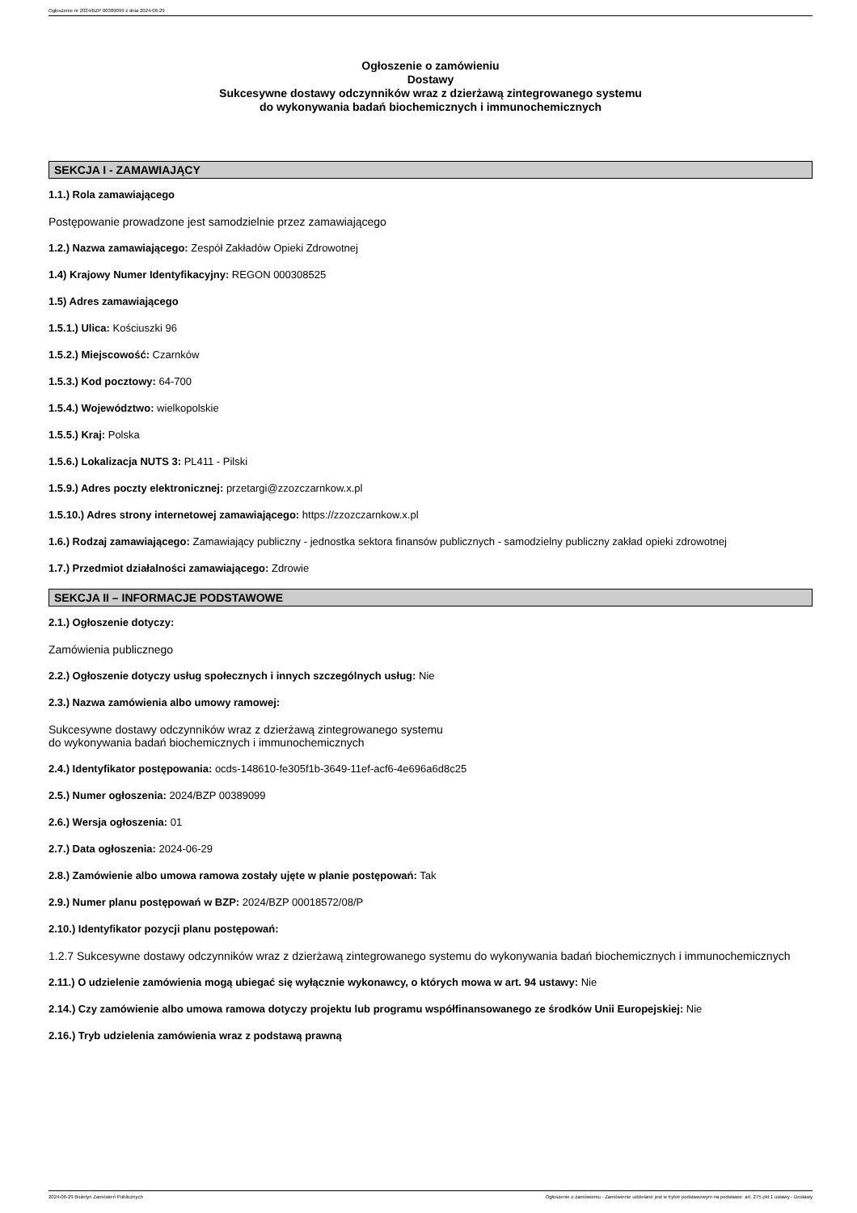Ogłoszenie nr 2024/BZP 00389099 z dnia 2024-06-29
Ogłoszenie o zamówieniu
Dostawy
Sukcesywne dostawy odczynników wraz z dzierżawą zintegrowanego systemu
do wykonywania badań biochemicznych i immunochemicznych
SEKCJA I - ZAMAWIAJĄCY
1.1.) Rola zamawiającego
Postępowanie prowadzone jest samodzielnie przez zamawiającego
1.2.) Nazwa zamawiającego: Zespół Zakładów Opieki Zdrowotnej
1.4) Krajowy Numer Identyfikacyjny: REGON 000308525
1.5) Adres zamawiającego
1.5.1.) Ulica: Kościuszki 96
1.5.2.) Miejscowość: Czarnków
1.5.3.) Kod pocztowy: 64-700
1.5.4.) Województwo: wielkopolskie
1.5.5.) Kraj: Polska
1.5.6.) Lokalizacja NUTS 3: PL411 - Pilski
1.5.9.) Adres poczty elektronicznej: przetargi@zzozczarnkow.x.pl
1.5.10.) Adres strony internetowej zamawiającego: https://zzozczarnkow.x.pl
1.6.) Rodzaj zamawiającego: Zamawiający publiczny - jednostka sektora finansów publicznych - samodzielny publiczny zakład opieki zdrowotnej
1.7.) Przedmiot działalności zamawiającego: Zdrowie
SEKCJA II – INFORMACJE PODSTAWOWE
2.1.) Ogłoszenie dotyczy:
Zamówienia publicznego
2.2.) Ogłoszenie dotyczy usług społecznych i innych szczególnych usług: Nie
2.3.) Nazwa zamówienia albo umowy ramowej:
Sukcesywne dostawy odczynników wraz z dzierżawą zintegrowanego systemu
do wykonywania badań biochemicznych i immunochemicznych
2.4.) Identyfikator postępowania: ocds-148610-fe305f1b-3649-11ef-acf6-4e696a6d8c25
2.5.) Numer ogłoszenia: 2024/BZP 00389099
2.6.) Wersja ogłoszenia: 01
2.7.) Data ogłoszenia: 2024-06-29
2.8.) Zamówienie albo umowa ramowa zostały ujęte w planie postępowań: Tak
2.9.) Numer planu postępowań w BZP: 2024/BZP 00018572/08/P
2.10.) Identyfikator pozycji planu postępowań:
1.2.7 Sukcesywne dostawy odczynników wraz z dzierżawą zintegrowanego systemu do wykonywania badań biochemicznych i immunochemicznych
2.11.) O udzielenie zamówienia mogą ubiegać się wyłącznie wykonawcy, o których mowa w art. 94 ustawy: Nie
2.14.) Czy zamówienie albo umowa ramowa dotyczy projektu lub programu współfinansowanego ze środków Unii Europejskiej: Nie
2.16.) Tryb udzielenia zamówienia wraz z podstawą prawną
2024-06-29 Biuletyn Zamówień Publicznych Ogłoszenie o zamówieniu - Zamówienie udzielane jest w trybie podstawowym na podstawie: art. 275 pkt 1 ustawy - Dostawy